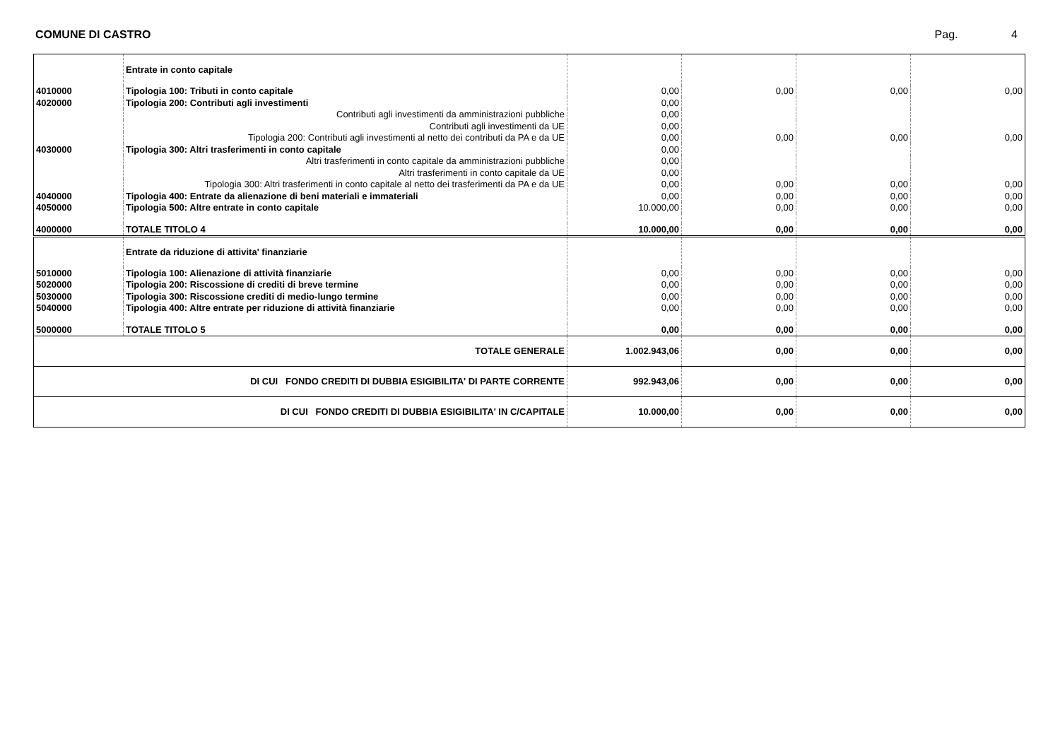COMUNE DI CASTRO Pag. 4
| | Entrate in conto capitale | | | | |
| 4010000 | Tipologia 100: Tributi in conto capitale | 0,00 | 0,00 | 0,00 | 0,00 |
| 4020000 | Tipologia 200: Contributi agli investimenti | 0,00 | | | |
| | Contributi agli investimenti da amministrazioni pubbliche | 0,00 | | | |
| | Contributi agli investimenti da UE | 0,00 | | | |
| | Tipologia 200: Contributi agli investimenti al netto dei contributi da PA e da UE | 0,00 | 0,00 | 0,00 | 0,00 |
| 4030000 | Tipologia 300: Altri trasferimenti in conto capitale | 0,00 | | | |
| | Altri trasferimenti in conto capitale da amministrazioni pubbliche | 0,00 | | | |
| | Altri trasferimenti in conto capitale da UE | 0,00 | | | |
| | Tipologia 300: Altri trasferimenti in conto capitale al netto dei trasferimenti da PA e da UE | 0,00 | 0,00 | 0,00 | 0,00 |
| 4040000 | Tipologia 400: Entrate da alienazione di beni materiali e immateriali | 0,00 | 0,00 | 0,00 | 0,00 |
| 4050000 | Tipologia 500: Altre entrate in conto capitale | 10.000,00 | 0,00 | 0,00 | 0,00 |
| 4000000 | TOTALE TITOLO 4 | 10.000,00 | 0,00 | 0,00 | 0,00 |
| | Entrate da riduzione di attivita' finanziarie | | | | |
| 5010000 | Tipologia 100: Alienazione di attività finanziarie | 0,00 | 0,00 | 0,00 | 0,00 |
| 5020000 | Tipologia 200: Riscossione di crediti di breve termine | 0,00 | 0,00 | 0,00 | 0,00 |
| 5030000 | Tipologia 300: Riscossione crediti di medio-lungo termine | 0,00 | 0,00 | 0,00 | 0,00 |
| 5040000 | Tipologia 400: Altre entrate per riduzione di attività finanziarie | 0,00 | 0,00 | 0,00 | 0,00 |
| 5000000 | TOTALE TITOLO 5 | 0,00 | 0,00 | 0,00 | 0,00 |
| TOTALE GENERALE | | 1.002.943,06 | 0,00 | 0,00 | 0,00 |
| DI CUI FONDO CREDITI DI DUBBIA ESIGIBILITA' DI PARTE CORRENTE | | 992.943,06 | 0,00 | 0,00 | 0,00 |
| DI CUI FONDO CREDITI DI DUBBIA ESIGIBILITA' IN C/CAPITALE | | 10.000,00 | 0,00 | 0,00 | 0,00 |